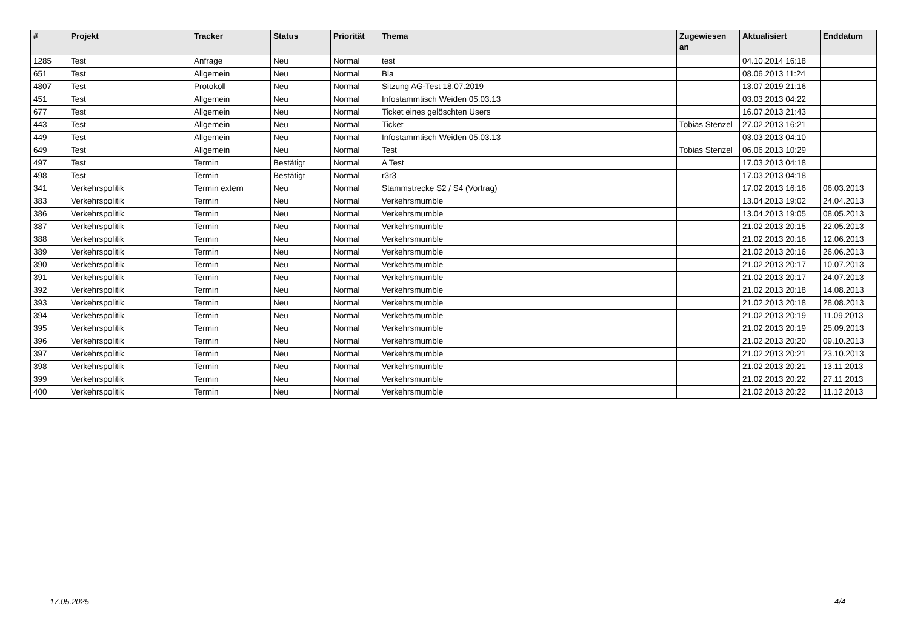| # | Projekt | Tracker | Status | Priorität | Thema | Zugewiesen an | Aktualisiert | Enddatum |
| --- | --- | --- | --- | --- | --- | --- | --- | --- |
| 1285 | Test | Anfrage | Neu | Normal | test | | 04.10.2014 16:18 | |
| 651 | Test | Allgemein | Neu | Normal | Bla | | 08.06.2013 11:24 | |
| 4807 | Test | Protokoll | Neu | Normal | Sitzung AG-Test 18.07.2019 | | 13.07.2019 21:16 | |
| 451 | Test | Allgemein | Neu | Normal | Infostammtisch Weiden 05.03.13 | | 03.03.2013 04:22 | |
| 677 | Test | Allgemein | Neu | Normal | Ticket eines gelöschten Users | | 16.07.2013 21:43 | |
| 443 | Test | Allgemein | Neu | Normal | Ticket | Tobias Stenzel | 27.02.2013 16:21 | |
| 449 | Test | Allgemein | Neu | Normal | Infostammtisch Weiden 05.03.13 | | 03.03.2013 04:10 | |
| 649 | Test | Allgemein | Neu | Normal | Test | Tobias Stenzel | 06.06.2013 10:29 | |
| 497 | Test | Termin | Bestätigt | Normal | A Test | | 17.03.2013 04:18 | |
| 498 | Test | Termin | Bestätigt | Normal | r3r3 | | 17.03.2013 04:18 | |
| 341 | Verkehrspolitik | Termin extern | Neu | Normal | Stammstrecke S2 / S4 (Vortrag) | | 17.02.2013 16:16 | 06.03.2013 |
| 383 | Verkehrspolitik | Termin | Neu | Normal | Verkehrsmumble | | 13.04.2013 19:02 | 24.04.2013 |
| 386 | Verkehrspolitik | Termin | Neu | Normal | Verkehrsmumble | | 13.04.2013 19:05 | 08.05.2013 |
| 387 | Verkehrspolitik | Termin | Neu | Normal | Verkehrsmumble | | 21.02.2013 20:15 | 22.05.2013 |
| 388 | Verkehrspolitik | Termin | Neu | Normal | Verkehrsmumble | | 21.02.2013 20:16 | 12.06.2013 |
| 389 | Verkehrspolitik | Termin | Neu | Normal | Verkehrsmumble | | 21.02.2013 20:16 | 26.06.2013 |
| 390 | Verkehrspolitik | Termin | Neu | Normal | Verkehrsmumble | | 21.02.2013 20:17 | 10.07.2013 |
| 391 | Verkehrspolitik | Termin | Neu | Normal | Verkehrsmumble | | 21.02.2013 20:17 | 24.07.2013 |
| 392 | Verkehrspolitik | Termin | Neu | Normal | Verkehrsmumble | | 21.02.2013 20:18 | 14.08.2013 |
| 393 | Verkehrspolitik | Termin | Neu | Normal | Verkehrsmumble | | 21.02.2013 20:18 | 28.08.2013 |
| 394 | Verkehrspolitik | Termin | Neu | Normal | Verkehrsmumble | | 21.02.2013 20:19 | 11.09.2013 |
| 395 | Verkehrspolitik | Termin | Neu | Normal | Verkehrsmumble | | 21.02.2013 20:19 | 25.09.2013 |
| 396 | Verkehrspolitik | Termin | Neu | Normal | Verkehrsmumble | | 21.02.2013 20:20 | 09.10.2013 |
| 397 | Verkehrspolitik | Termin | Neu | Normal | Verkehrsmumble | | 21.02.2013 20:21 | 23.10.2013 |
| 398 | Verkehrspolitik | Termin | Neu | Normal | Verkehrsmumble | | 21.02.2013 20:21 | 13.11.2013 |
| 399 | Verkehrspolitik | Termin | Neu | Normal | Verkehrsmumble | | 21.02.2013 20:22 | 27.11.2013 |
| 400 | Verkehrspolitik | Termin | Neu | Normal | Verkehrsmumble | | 21.02.2013 20:22 | 11.12.2013 |
17.05.2025 4/4